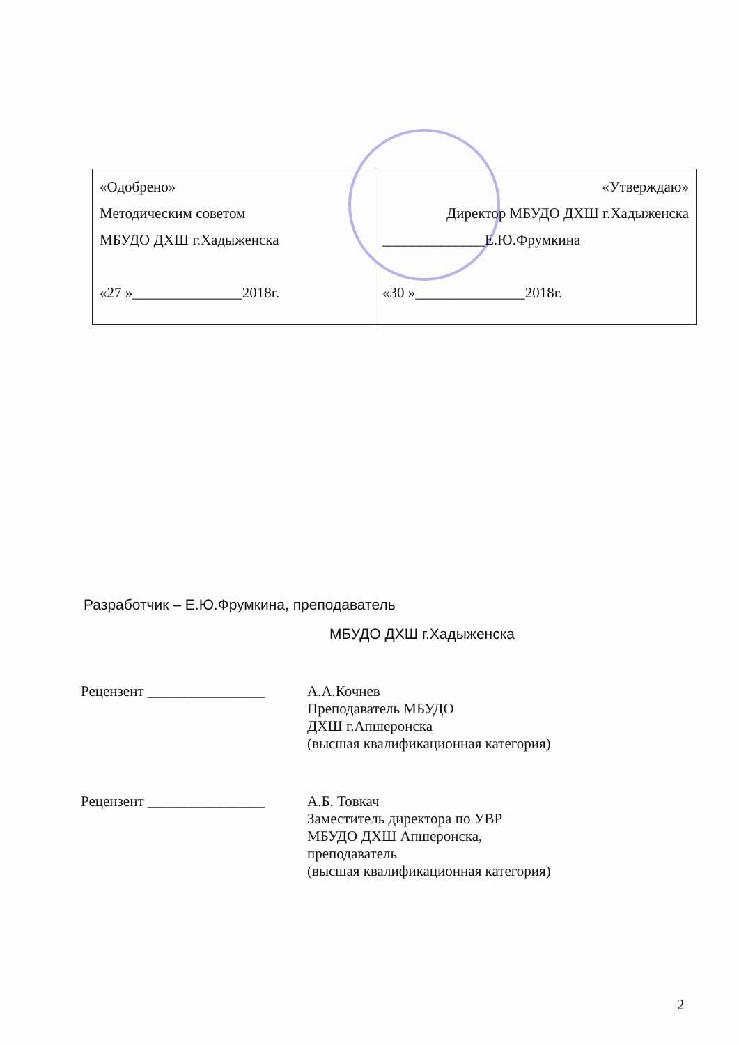| «Одобрено» Методическим советом МБУДО ДХШ г.Хадыженска «27 »_______________2018г. | «Утверждаю» Директор МБУДО ДХШ г.Хадыженска ______________Е.Ю.Фрумкина «30 »_______________2018г. |
Разработчик – Е.Ю.Фрумкина, преподаватель
МБУДО ДХШ г.Хадыженска
Рецензент ________________
А.А.Кочнев
Преподаватель МБУДО
ДХШ г.Апшеронска
(высшая квалификационная категория)
Рецензент ________________
А.Б. Товкач
Заместитель директора по УВР
МБУДО ДХШ Апшеронска,
преподаватель
(высшая квалификационная категория)
2